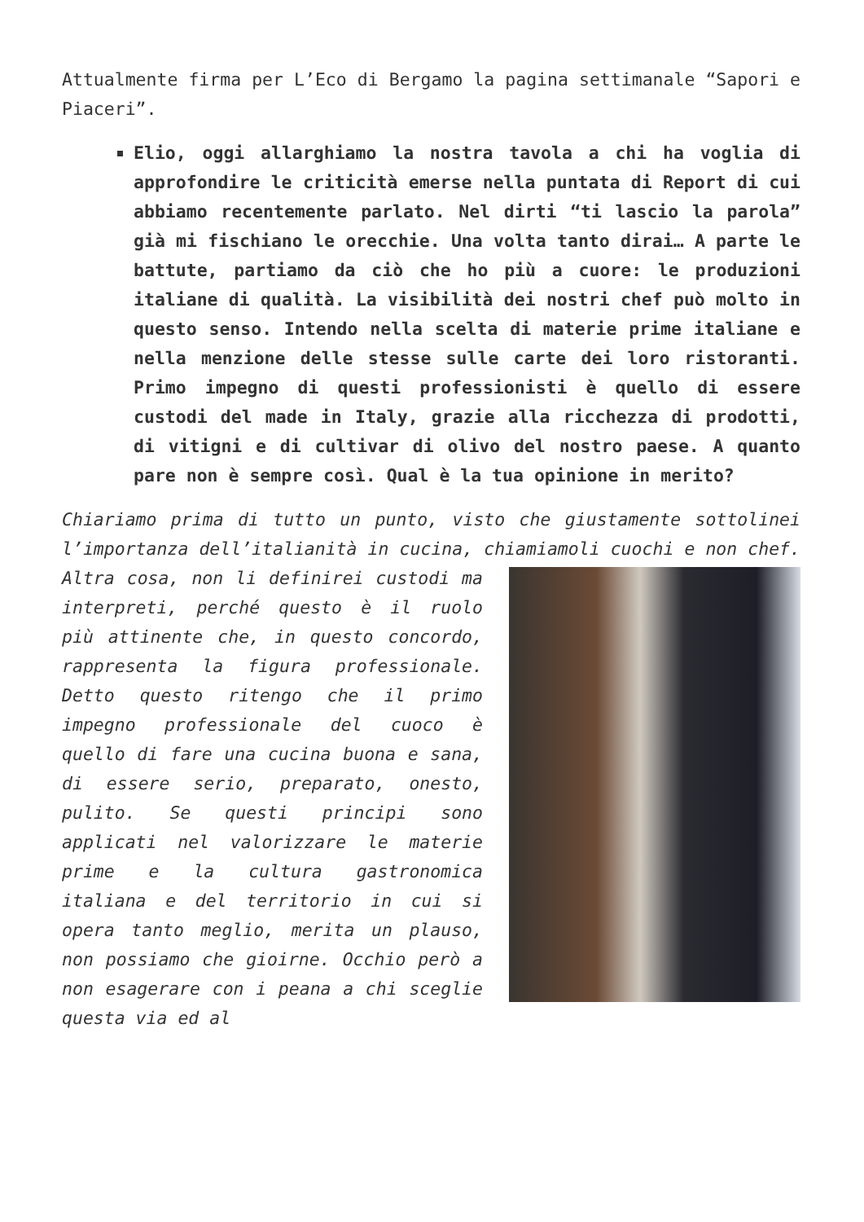Attualmente firma per L’Eco di Bergamo la pagina settimanale “Sapori e Piaceri”.
Elio, oggi allarghiamo la nostra tavola a chi ha voglia di approfondire le criticità emerse nella puntata di Report di cui abbiamo recentemente parlato. Nel dirti “ti lascio la parola” già mi fischiano le orecchie. Una volta tanto dirai… A parte le battute, partiamo da ciò che ho più a cuore: le produzioni italiane di qualità. La visibilità dei nostri chef può molto in questo senso. Intendo nella scelta di materie prime italiane e nella menzione delle stesse sulle carte dei loro ristoranti. Primo impegno di questi professionisti è quello di essere custodi del made in Italy, grazie alla ricchezza di prodotti, di vitigni e di cultivar di olivo del nostro paese. A quanto pare non è sempre così. Qual è la tua opinione in merito?
Chiariamo prima di tutto un punto, visto che giustamente sottolinei l’importanza dell’italianità in cucina, chiamiamoli cuochi e non chef. Altra cosa, non li definirei custodi ma interpreti, perché questo è il ruolo più attinente che, in questo concordo, rappresenta la figura professionale. Detto questo ritengo che il primo impegno professionale del cuoco è quello di fare una cucina buona e sana, di essere serio, preparato, onesto, pulito. Se questi principi sono applicati nel valorizzare le materie prime e la cultura gastronomica italiana e del territorio in cui si opera tanto meglio, merita un plauso, non possiamo che gioirne. Occhio però a non esagerare con i peana a chi sceglie questa via ed al